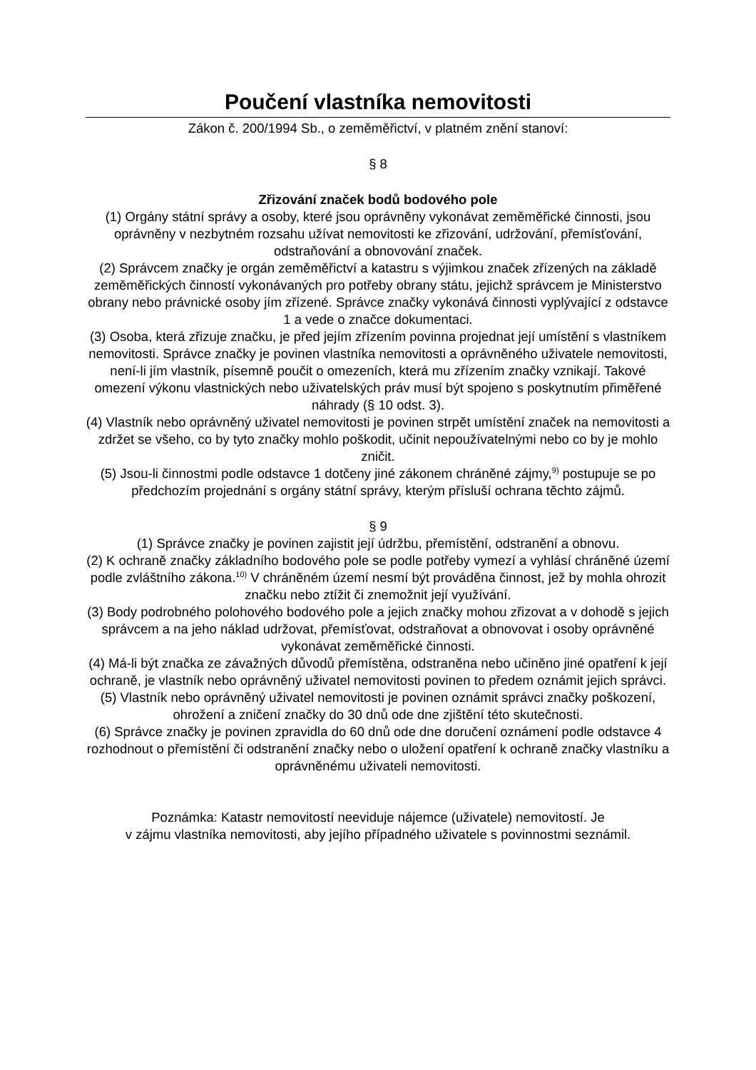Poučení vlastníka nemovitosti
Zákon č. 200/1994 Sb., o zeměměřictví, v platném znění stanoví:
§ 8
Zřizování značek bodů bodového pole
(1) Orgány státní správy a osoby, které jsou oprávněny vykonávat zeměměřické činnosti, jsou oprávněny v nezbytném rozsahu užívat nemovitosti ke zřizování, udržování, přemísťování, odstraňování a obnovování značek.
(2) Správcem značky je orgán zeměměřictví a katastru s výjimkou značek zřízených na základě zeměměřických činností vykonávaných pro potřeby obrany státu, jejichž správcem je Ministerstvo obrany nebo právnické osoby jím zřízené. Správce značky vykonává činnosti vyplývající z odstavce 1 a vede o značce dokumentaci.
(3) Osoba, která zřizuje značku, je před jejím zřízením povinna projednat její umístění s vlastníkem nemovitosti. Správce značky je povinen vlastníka nemovitosti a oprávněného uživatele nemovitosti, není-li jím vlastník, písemně poučit o omezeních, která mu zřízením značky vznikají. Takové omezení výkonu vlastnických nebo uživatelských práv musí být spojeno s poskytnutím přiměřené náhrady (§ 10 odst. 3).
(4) Vlastník nebo oprávněný uživatel nemovitosti je povinen strpět umístění značek na nemovitosti a zdržet se všeho, co by tyto značky mohlo poškodit, učinit nepoužívatelnými nebo co by je mohlo zničit.
(5) Jsou-li činnostmi podle odstavce 1 dotčeny jiné zákonem chráněné zájmy,<sup>9)</sup> postupuje se po předchozím projednání s orgány státní správy, kterým přísluší ochrana těchto zájmů.
§ 9
(1) Správce značky je povinen zajistit její údržbu, přemístění, odstranění a obnovu.
(2) K ochraně značky základního bodového pole se podle potřeby vymezí a vyhlásí chráněné území podle zvláštního zákona.<sup>10)</sup> V chráněném území nesmí být prováděna činnost, jež by mohla ohrozit značku nebo ztížit či znemožnit její využívání.
(3) Body podrobného polohového bodového pole a jejich značky mohou zřizovat a v dohodě s jejich správcem a na jeho náklad udržovat, přemísťovat, odstraňovat a obnovovat i osoby oprávněné vykonávat zeměměřické činnosti.
(4) Má-li být značka ze závažných důvodů přemístěna, odstraněna nebo učiněno jiné opatření k její ochraně, je vlastník nebo oprávněný uživatel nemovitosti povinen to předem oznámit jejich správci.
(5) Vlastník nebo oprávněný uživatel nemovitosti je povinen oznámit správci značky poškození, ohrožení a zničení značky do 30 dnů ode dne zjištění této skutečnosti.
(6) Správce značky je povinen zpravidla do 60 dnů ode dne doručení oznámení podle odstavce 4 rozhodnout o přemístění či odstranění značky nebo o uložení opatření k ochraně značky vlastníku a oprávněnému uživateli nemovitosti.
Poznámka: Katastr nemovitostí neeviduje nájemce (uživatele) nemovitostí. Je
v zájmu vlastníka nemovitosti, aby jejího případného uživatele s povinnostmi seznámil.